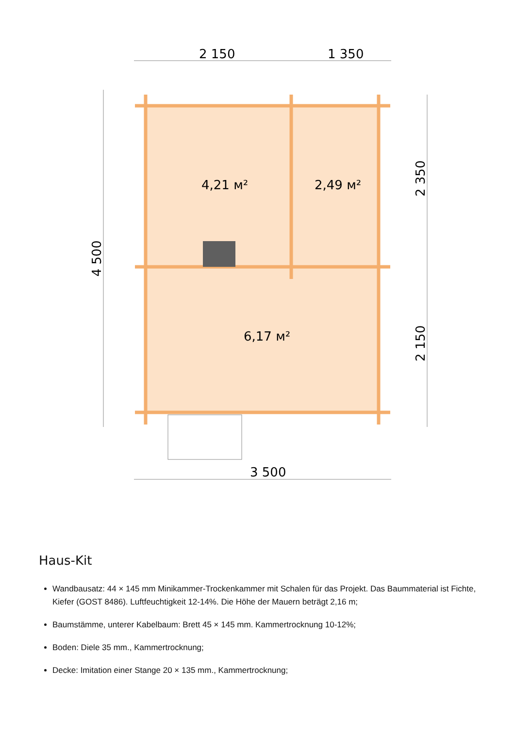2 150
1 350
3 500
4,21 м²
2,49 м²
6,17 м²
4 500
2 350
2 150
Haus-Kit
Wandbausatz: 44 × 145 mm Minikammer-Trockenkammer mit Schalen für das Projekt. Das Baummaterial ist Fichte, Kiefer (GOST 8486). Luftfeuchtigkeit 12-14%. Die Höhe der Mauern beträgt 2,16 m;
Baumstämme, unterer Kabelbaum: Brett 45 × 145 mm. Kammertrocknung 10-12%;
Boden: Diele 35 mm., Kammertrocknung;
Decke: Imitation einer Stange 20 × 135 mm., Kammertrocknung;